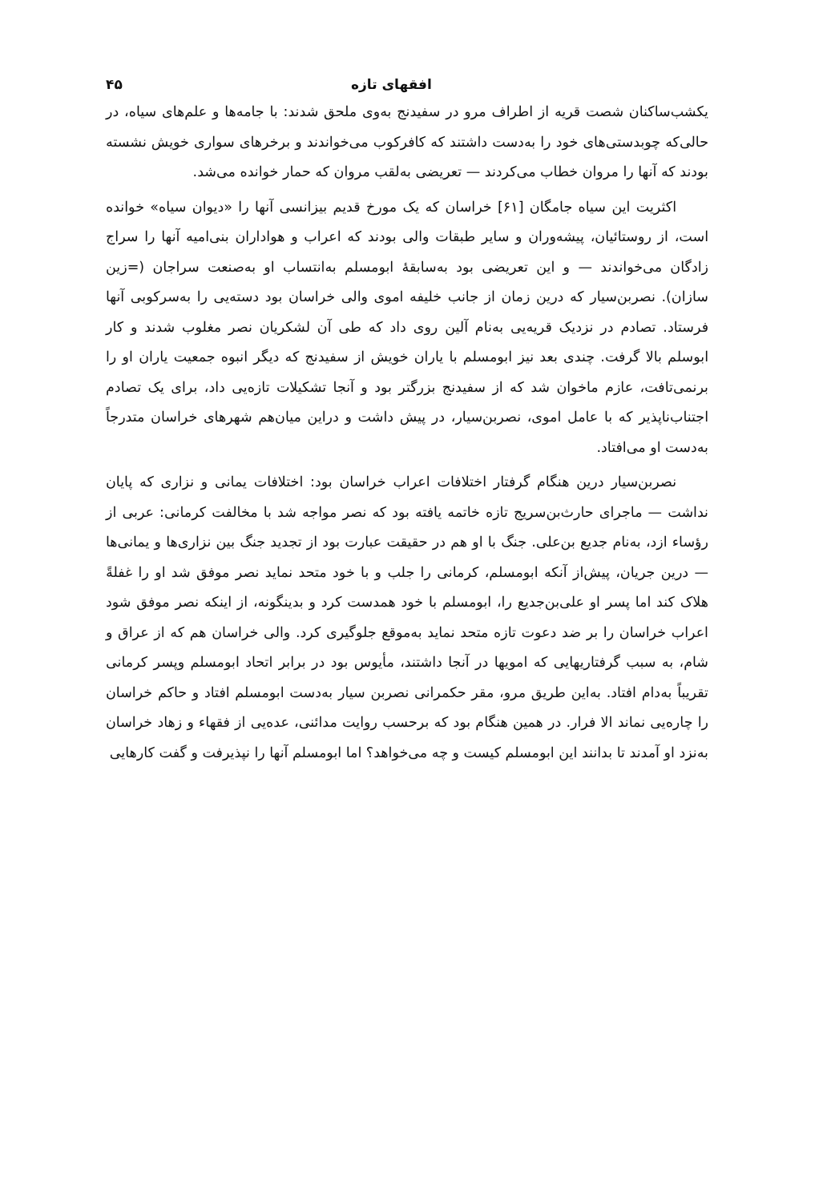افقهای تازه ۴۵
یکشب‌ساکنان شصت قریه از اطراف مرو در سفیدنج به‌وی ملحق شدند: با جامه‌ها و علم‌های سیاه، در حالی‌که چوبدستی‌های خود را به‌دست داشتند که کافرکوب می‌خواندند و برخرهای سواری خویش نشسته بودند که آنها را مروان خطاب می‌کردند — تعریضی به‌لقب مروان که حمار خوانده می‌شد.
اکثریت این سیاه جامگان [۶۱] خراسان که یک مورخ قدیم بیزانسی آنها را «دیوان سیاه» خوانده است، از روستائیان، پیشه‌وران و سایر طبقات والی بودند که اعراب و هواداران بنی‌امیه آنها را سراج زادگان می‌خواندند — و این تعریضی بود به‌سابقهٔ ابومسلم به‌انتساب او به‌صنعت سراجان (=زین سازان). نصربن‌سیار که درین زمان از جانب خلیفه اموی والی خراسان بود دسته‌یی را به‌سرکوبی آنها فرستاد. تصادم در نزدیک قریه‌یی به‌نام آلین روی داد که طی آن لشکریان نصر مغلوب شدند و کار ابوسلم بالا گرفت. چندی بعد نیز ابومسلم با یاران خویش از سفیدنج که دیگر انبوه جمعیت یاران او را برنمی‌تافت، عازم ماخوان شد که از سفیدنج بزرگتر بود و آنجا تشکیلات تازه‌یی داد، برای یک تصادم اجتناب‌ناپذیر که با عامل اموی، نصربن‌سیار، در پیش داشت و دراین میان‌هم شهرهای خراسان متدرجاً به‌دست او می‌افتاد.
نصربن‌سیار درین هنگام گرفتار اختلافات اعراب خراسان بود: اختلافات یمانی و نزاری که پایان نداشت — ماجرای حارث‌بن‌سریج تازه خاتمه یافته بود که نصر مواجه شد با مخالفت کرمانی: عربی از رؤساء ازد، به‌نام جدیع بن‌علی. جنگ با او هم در حقیقت عبارت بود از تجدید جنگ بین نزاری‌ها و یمانی‌ها — درین جریان، پیش‌از آنکه ابومسلم، کرمانی را جلب و با خود متحد نماید نصر موفق شد او را غفلةً هلاک کند اما پسر او علی‌بن‌جدیع را، ابومسلم با خود همدست کرد و بدینگونه، از اینکه نصر موفق شود اعراب خراسان را بر ضد دعوت تازه متحد نماید به‌موقع جلوگیری کرد. والی خراسان هم که از عراق و شام، به سبب گرفتاریهایی که امویها در آنجا داشتند، مأیوس بود در برابر اتحاد ابومسلم وپسر کرمانی تقریباً به‌دام افتاد. به‌این طریق مرو، مقر حکمرانی نصربن سیار به‌دست ابومسلم افتاد و حاکم خراسان را چاره‌یی نماند الا فرار. در همین هنگام بود که برحسب روایت مدائنی، عده‌یی از فقهاء و زهاد خراسان به‌نزد او آمدند تا بدانند این ابومسلم کیست و چه می‌خواهد؟ اما ابومسلم آنها را نپذیرفت و گفت کارهایی